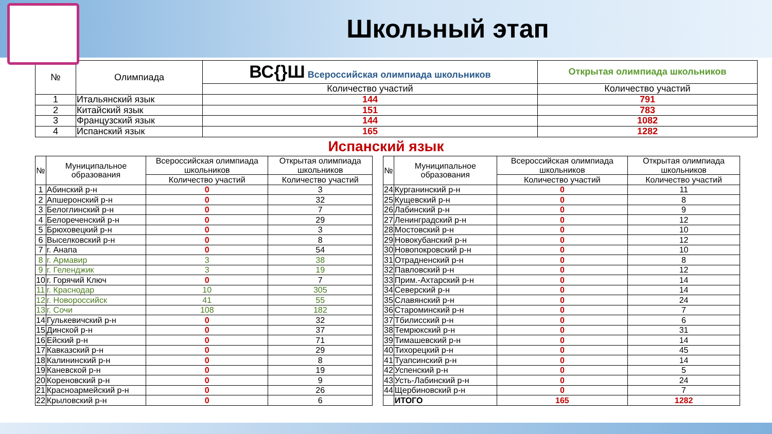Школьный этап
| № | Олимпиада | ВС{}Ш Всероссийская олимпиада школьников | Открытая олимпиада школьников |
| --- | --- | --- | --- |
| | | Количество участий | Количество участий |
| 1 | Итальянский язык | 144 | 791 |
| 2 | Китайский язык | 151 | 783 |
| 3 | Французский язык | 144 | 1082 |
| 4 | Испанский язык | 165 | 1282 |
Испанский язык
| № | Муниципальное образования | Всероссийская олимпиада школьников | Открытая олимпиада школьников |
| --- | --- | --- | --- |
| | | Количество участий | Количество участий |
| 1 | Абинский р-н | 0 | 3 |
| 2 | Апшеронский р-н | 0 | 32 |
| 3 | Белоглинский р-н | 0 | 7 |
| 4 | Белореченский р-н | 0 | 29 |
| 5 | Брюховецкий р-н | 0 | 3 |
| 6 | Выселковский р-н | 0 | 8 |
| 7 | г. Анапа | 0 | 54 |
| 8 | г. Армавир | 3 | 38 |
| 9 | г. Геленджик | 3 | 19 |
| 10 | г. Горячий Ключ | 0 | 7 |
| 11 | г. Краснодар | 10 | 305 |
| 12 | г. Новороссийск | 41 | 55 |
| 13 | г. Сочи | 108 | 182 |
| 14 | Гулькевичский р-н | 0 | 32 |
| 15 | Динской р-н | 0 | 37 |
| 16 | Ейский р-н | 0 | 71 |
| 17 | Кавказский р-н | 0 | 29 |
| 18 | Калининский р-н | 0 | 8 |
| 19 | Каневской р-н | 0 | 19 |
| 20 | Кореновский р-н | 0 | 9 |
| 21 | Красноармейский р-н | 0 | 26 |
| 22 | Крыловский р-н | 0 | 6 |
| № | Муниципальное образования | Всероссийская олимпиада школьников | Открытая олимпиада школьников |
| --- | --- | --- | --- |
| | | Количество участий | Количество участий |
| 24 | Курганинский р-н | 0 | 11 |
| 25 | Кущевский р-н | 0 | 8 |
| 26 | Лабинский р-н | 0 | 9 |
| 27 | Ленинградский р-н | 0 | 12 |
| 28 | Мостовский р-н | 0 | 10 |
| 29 | Новокубанский р-н | 0 | 12 |
| 30 | Новопокровский р-н | 0 | 10 |
| 31 | Отрадненский р-н | 0 | 8 |
| 32 | Павловский р-н | 0 | 12 |
| 33 | Прим.-Ахтарский р-н | 0 | 14 |
| 34 | Северский р-н | 0 | 14 |
| 35 | Славянский р-н | 0 | 24 |
| 36 | Староминский р-н | 0 | 7 |
| 37 | Тбилисский р-н | 0 | 6 |
| 38 | Темрюкский р-н | 0 | 31 |
| 39 | Тимашевский р-н | 0 | 14 |
| 40 | Тихорецкий р-н | 0 | 45 |
| 41 | Туапсинский р-н | 0 | 14 |
| 42 | Успенский р-н | 0 | 5 |
| 43 | Усть-Лабинский р-н | 0 | 24 |
| 44 | Щербиновский р-н | 0 | 7 |
| | ИТОГО | 165 | 1282 |